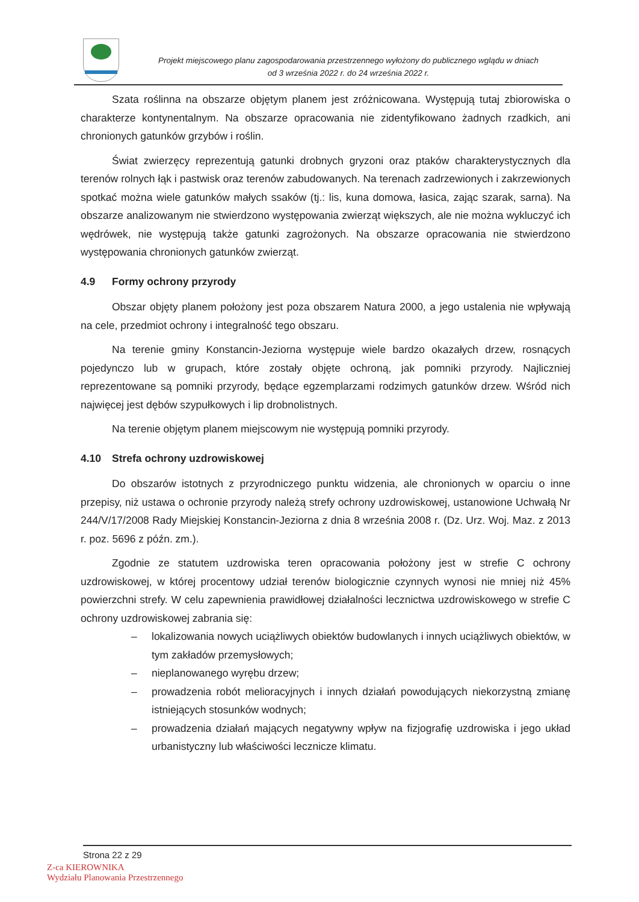Projekt miejscowego planu zagospodarowania przestrzennego wyłożony do publicznego wglądu w dniach
od 3 września 2022 r. do 24 września 2022 r.
Szata roślinna na obszarze objętym planem jest zróżnicowana. Występują tutaj zbiorowiska o charakterze kontynentalnym. Na obszarze opracowania nie zidentyfikowano żadnych rzadkich, ani chronionych gatunków grzybów i roślin.
Świat zwierzęcy reprezentują gatunki drobnych gryzoni oraz ptaków charakterystycznych dla terenów rolnych łąk i pastwisk oraz terenów zabudowanych. Na terenach zadrzewionych i zakrzewionych spotkać można wiele gatunków małych ssaków (tj.: lis, kuna domowa, łasica, zając szarak, sarna). Na obszarze analizowanym nie stwierdzono występowania zwierząt większych, ale nie można wykluczyć ich wędrówek, nie występują także gatunki zagrożonych. Na obszarze opracowania nie stwierdzono występowania chronionych gatunków zwierząt.
4.9 Formy ochrony przyrody
Obszar objęty planem położony jest poza obszarem Natura 2000, a jego ustalenia nie wpływają na cele, przedmiot ochrony i integralność tego obszaru.
Na terenie gminy Konstancin-Jeziorna występuje wiele bardzo okazałych drzew, rosnących pojedynczo lub w grupach, które zostały objęte ochroną, jak pomniki przyrody. Najliczniej reprezentowane są pomniki przyrody, będące egzemplarzami rodzimych gatunków drzew. Wśród nich najwięcej jest dębów szypułkowych i lip drobnolistnych.
Na terenie objętym planem miejscowym nie występują pomniki przyrody.
4.10 Strefa ochrony uzdrowiskowej
Do obszarów istotnych z przyrodniczego punktu widzenia, ale chronionych w oparciu o inne przepisy, niż ustawa o ochronie przyrody należą strefy ochrony uzdrowiskowej, ustanowione Uchwałą Nr 244/V/17/2008 Rady Miejskiej Konstancin-Jeziorna z dnia 8 września 2008 r. (Dz. Urz. Woj. Maz. z 2013 r. poz. 5696 z późn. zm.).
Zgodnie ze statutem uzdrowiska teren opracowania położony jest w strefie C ochrony uzdrowiskowej, w której procentowy udział terenów biologicznie czynnych wynosi nie mniej niż 45% powierzchni strefy. W celu zapewnienia prawidłowej działalności lecznictwa uzdrowiskowego w strefie C ochrony uzdrowiskowej zabrania się:
– lokalizowania nowych uciążliwych obiektów budowlanych i innych uciążliwych obiektów, w tym zakładów przemysłowych;
– nieplanowanego wyrębu drzew;
– prowadzenia robót melioracyjnych i innych działań powodujących niekorzystną zmianę istniejących stosunków wodnych;
– prowadzenia działań mających negatywny wpływ na fizjografię uzdrowiska i jego układ urbanistyczny lub właściwości lecznicze klimatu.
Strona 22 z 29
Z-ca KIEROWNIKA
Wydziału Planowania Przestrzennego